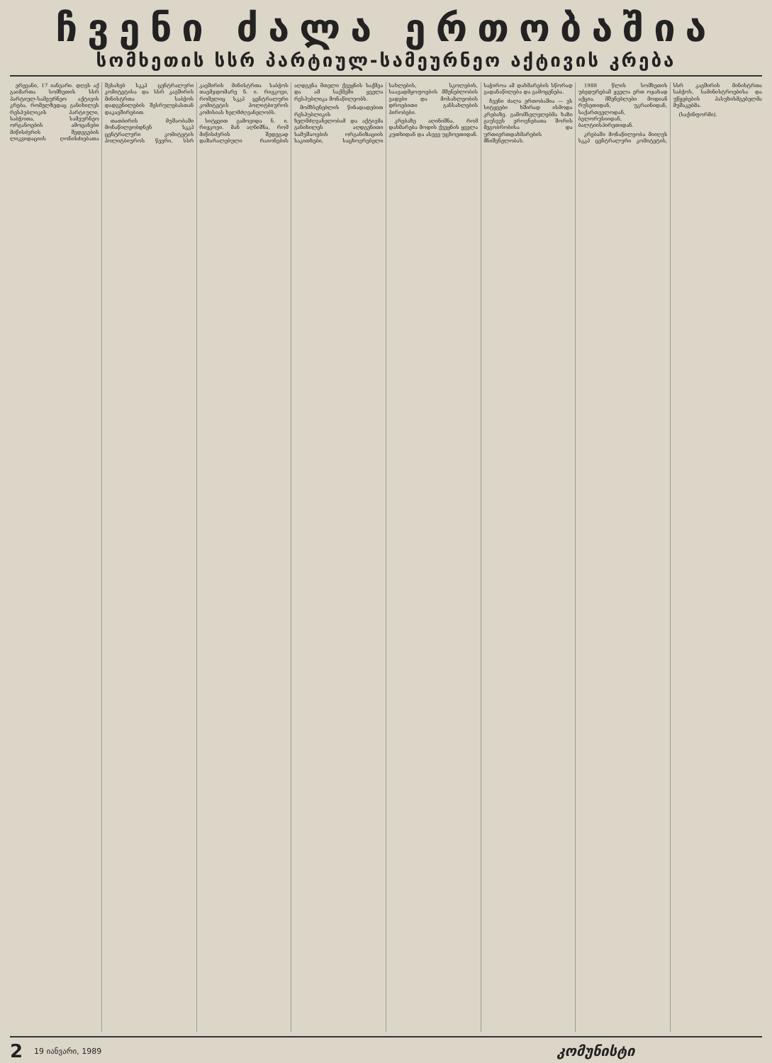ჩვენი ძალა ერთობაშია
სომხეთის სსრ პარტიულ-სამეურნეო აქტივის კრება
ერევანი, 17 იანვარი. დღეს აქ გაიმართა სომხეთის სსრ პარტიულ-სამეურნეო აქტივის კრება, რომელზედაც განიხილეს რესპუბლიკის პარტიული, საბჭოთა, სამეურნეო ორგანოების ამოცანები მიწისძვრის შედეგების ლიკვიდაციის ღონისძიებათა შესახებ სკკპ ცენტრალური კომიტეტისა და სსრ კავშირის მინისტრთა საბჭოს დადგენილების შესრულებასთან დაკავშირებით.
თათბირის მუშაობაში მონაწილეობდნენ სკკპ ცენტრალური კომიტეტის პოლიტბიუროს წევრი, სსრ კავშირის მინისტრთა საბჭოს თავმჯდომარე ნ. ი. რიჟკოვი, რომელიც სკკპ ცენტრალური კომიტეტის პოლიტბიუროს კომისიას ხელმძღვანელობს.
სიტყვით გამოვიდა ნ. ი. რიჟკოვი. მან აღნიშნა, რომ მიწისძვრის შედეგად დაზარალებული რაიონების აღდგენა მთელი ქვეყნის საქმეა და ამ საქმეში ყველა რესპუბლიკა მონაწილეობს.
მომხსენებლის წინადადებით რესპუბლიკის ხელმძღვანელობამ და აქტივმა განიხილეს აღდგენითი სამუშაოების ორგანიზაციის საკითხები, საცხოვრებელი სახლების, სკოლების, საავადმყოფოების მშენებლობის ვადები და მოსახლეობის დროებითი განსახლების პირობები.
კრებაზე აღინიშნა, რომ დახმარება მოდის ქვეყნის ყველა კუთხიდან და ასევე უცხოეთიდან. საჭიროა ამ დახმარების სწორად გადანაწილება და გამოყენება.
ჩვენი ძალა ერთობაშია — ეს სიტყვები ხშირად ისმოდა კრებაზე. გამომსვლელებმა ხაზი გაუსვეს ეროვნებათა შორის მეგობრობისა და ურთიერთდახმარების მნიშვნელობას.
1988 წლის სომხეთის უბედურებამ ყველა ერთ ოჯახად აქცია. მშენებლები მოდიან რუსეთიდან, უკრაინიდან, საქართველოდან, ბელორუსიიდან, ბალტიისპირეთიდან.
კრებაში მონაწილეობა მიიღეს სკკპ ცენტრალური კომიტეტის, სსრ კავშირის მინისტრთა საბჭოს, სამინისტროებისა და უწყებების პასუხისმგებელმა მუშაკებმა.
(საქინფორმი).
2 19 იანვარი, 1989 კომუნისტი